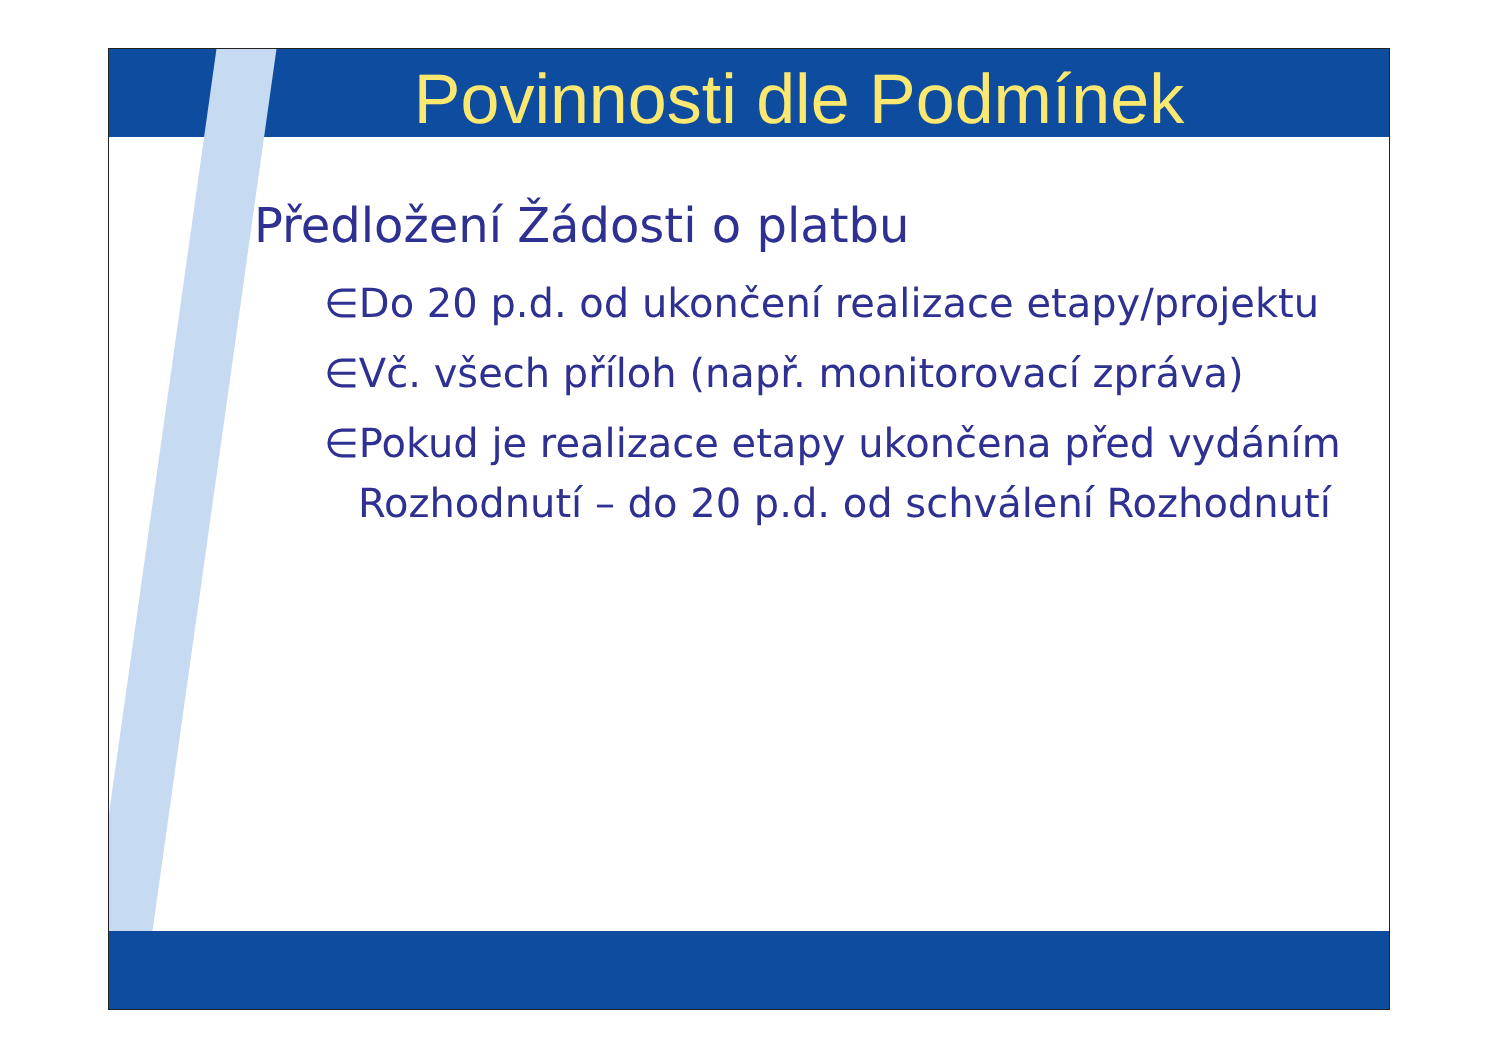Povinnosti dle Podmínek
Předložení Žádosti o platbu
∈Do 20 p.d. od ukončení realizace etapy/projektu
∈Vč. všech příloh (např. monitorovací zpráva)
∈Pokud je realizace etapy ukončena před vydáním Rozhodnutí – do 20 p.d. od schválení Rozhodnutí